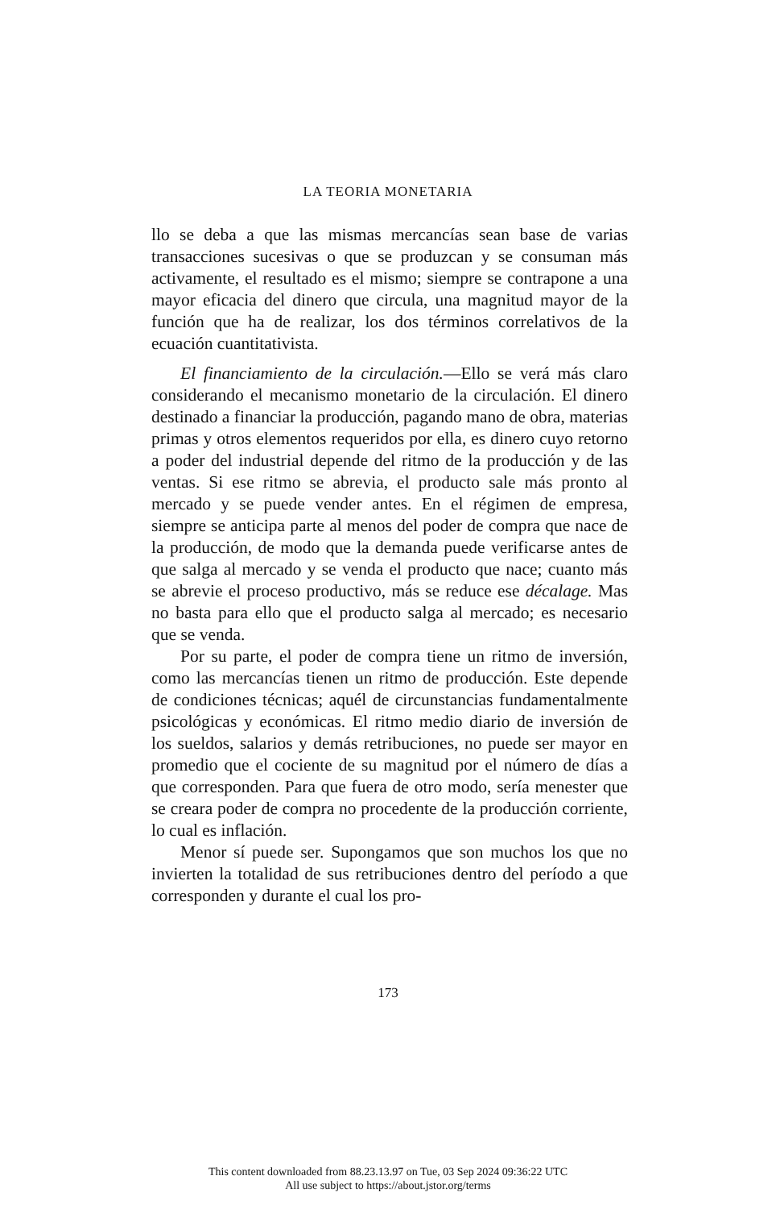LA TEORIA MONETARIA
llo se deba a que las mismas mercancías sean base de varias transacciones sucesivas o que se produzcan y se consuman más activamente, el resultado es el mismo; siempre se contrapone a una mayor eficacia del dinero que circula, una magnitud mayor de la función que ha de realizar, los dos términos correlativos de la ecuación cuantitativista.
El financiamiento de la circulación.—Ello se verá más claro considerando el mecanismo monetario de la circulación. El dinero destinado a financiar la producción, pagando mano de obra, materias primas y otros elementos requeridos por ella, es dinero cuyo retorno a poder del industrial depende del ritmo de la producción y de las ventas. Si ese ritmo se abrevia, el producto sale más pronto al mercado y se puede vender antes. En el régimen de empresa, siempre se anticipa parte al menos del poder de compra que nace de la producción, de modo que la demanda puede verificarse antes de que salga al mercado y se venda el producto que nace; cuanto más se abrevie el proceso productivo, más se reduce ese décalage. Mas no basta para ello que el producto salga al mercado; es necesario que se venda.
Por su parte, el poder de compra tiene un ritmo de inversión, como las mercancías tienen un ritmo de producción. Este depende de condiciones técnicas; aquél de circunstancias fundamentalmente psicológicas y económicas. El ritmo medio diario de inversión de los sueldos, salarios y demás retribuciones, no puede ser mayor en promedio que el cociente de su magnitud por el número de días a que corresponden. Para que fuera de otro modo, sería menester que se creara poder de compra no procedente de la producción corriente, lo cual es inflación.
Menor sí puede ser. Supongamos que son muchos los que no invierten la totalidad de sus retribuciones dentro del período a que corresponden y durante el cual los pro-
173
This content downloaded from 88.23.13.97 on Tue, 03 Sep 2024 09:36:22 UTC
All use subject to https://about.jstor.org/terms